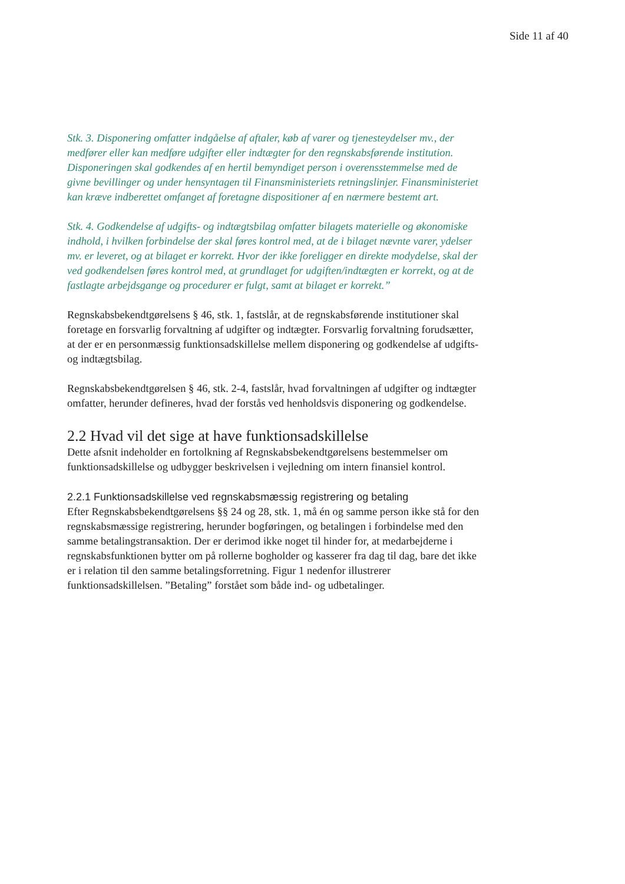Side 11 af 40
Stk. 3. Disponering omfatter indgåelse af aftaler, køb af varer og tjenesteydelser mv., der medfører eller kan medføre udgifter eller indtægter for den regnskabsførende institution. Disponeringen skal godkendes af en hertil bemyndiget person i overensstemmelse med de givne bevillinger og under hensyntagen til Finansministeriets retningslinjer. Finansministeriet kan kræve indberettet omfanget af foretagne dispositioner af en nærmere bestemt art.
Stk. 4. Godkendelse af udgifts- og indtægtsbilag omfatter bilagets materielle og økonomiske indhold, i hvilken forbindelse der skal føres kontrol med, at de i bilaget nævnte varer, ydelser mv. er leveret, og at bilaget er korrekt. Hvor der ikke foreligger en direkte modydelse, skal der ved godkendelsen føres kontrol med, at grundlaget for udgiften/indtægten er korrekt, og at de fastlagte arbejdsgange og procedurer er fulgt, samt at bilaget er korrekt.”
Regnskabsbekendtgørelsens § 46, stk. 1, fastslår, at de regnskabsførende institutioner skal foretage en forsvarlig forvaltning af udgifter og indtægter. Forsvarlig forvaltning forudsætter, at der er en personmæssig funktionsadskillelse mellem disponering og godkendelse af udgifts- og indtægtsbilag.
Regnskabsbekendtgørelsen § 46, stk. 2-4, fastslår, hvad forvaltningen af udgifter og indtægter omfatter, herunder defineres, hvad der forstås ved henholdsvis disponering og godkendelse.
2.2 Hvad vil det sige at have funktionsadskillelse
Dette afsnit indeholder en fortolkning af Regnskabsbekendtgørelsens bestemmelser om funktionsadskillelse og udbygger beskrivelsen i vejledning om intern finansiel kontrol.
2.2.1 Funktionsadskillelse ved regnskabsmæssig registrering og betaling
Efter Regnskabsbekendtgørelsens §§ 24 og 28, stk. 1, må én og samme person ikke stå for den regnskabsmæssige registrering, herunder bogføringen, og betalingen i forbindelse med den samme betalingstransaktion. Der er derimod ikke noget til hinder for, at medarbejderne i regnskabsfunktionen bytter om på rollerne bogholder og kasserer fra dag til dag, bare det ikke er i relation til den samme betalingsforretning. Figur 1 nedenfor illustrerer funktionsadskillelsen. ”Betaling” forstået som både ind- og udbetalinger.